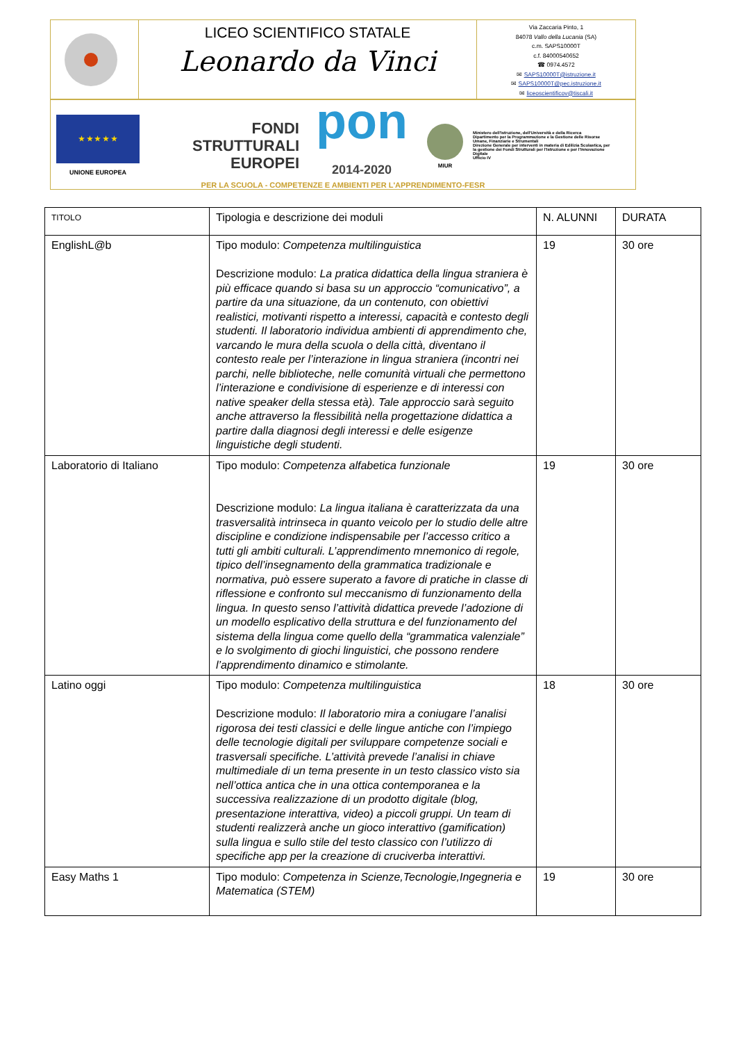LICEO SCIENTIFICO STATALE
Leonardo da Vinci
Via Zaccaria Pinto, 1
84078 Vallo della Lucania (SA)
c.m. SAPS10000T
c.f. 84000540652
☎ 0974.4572
✉ SAPS10000T@istruzione.it
✉ SAPS10000T@pec.istruzione.it
✉ liceoscientificov@tiscali.it
★ ★ ★ ★ ★
UNIONE EUROPEA
FONDI
STRUTTURALI
EUROPEI
pon
2014-2020
MIUR
Ministero dell'Istruzione, dell'Università e della Ricerca
Dipartimento per la Programmazione e la Gestione delle Risorse Umane, Finanziarie e Strumentali
Direzione Generale per interventi in materia di Edilizia Scolastica, per la gestione dei Fondi Strutturali per l'Istruzione e per l'Innovazione Digitale
Ufficio IV
PER LA SCUOLA - COMPETENZE E AMBIENTI PER L'APPRENDIMENTO-FESR
| TITOLO | Tipologia e descrizione dei moduli | N. ALUNNI | DURATA |
| EnglishL@b | Tipo modulo: Competenza multilinguistica Descrizione modulo: La pratica didattica della lingua straniera è più efficace quando si basa su un approccio “comunicativo”, a partire da una situazione, da un contenuto, con obiettivi realistici, motivanti rispetto a interessi, capacità e contesto degli studenti. Il laboratorio individua ambienti di apprendimento che, varcando le mura della scuola o della città, diventano il contesto reale per l’interazione in lingua straniera (incontri nei parchi, nelle biblioteche, nelle comunità virtuali che permettono l’interazione e condivisione di esperienze e di interessi con native speaker della stessa età). Tale approccio sarà seguito anche attraverso la flessibilità nella progettazione didattica a partire dalla diagnosi degli interessi e delle esigenze linguistiche degli studenti. | 19 | 30 ore |
| Laboratorio di Italiano | Tipo modulo: Competenza alfabetica funzionale Descrizione modulo: La lingua italiana è caratterizzata da una trasversalità intrinseca in quanto veicolo per lo studio delle altre discipline e condizione indispensabile per l’accesso critico a tutti gli ambiti culturali. L’apprendimento mnemonico di regole, tipico dell’insegnamento della grammatica tradizionale e normativa, può essere superato a favore di pratiche in classe di riflessione e confronto sul meccanismo di funzionamento della lingua. In questo senso l’attività didattica prevede l’adozione di un modello esplicativo della struttura e del funzionamento del sistema della lingua come quello della “grammatica valenziale” e lo svolgimento di giochi linguistici, che possono rendere l’apprendimento dinamico e stimolante. | 19 | 30 ore |
| Latino oggi | Tipo modulo: Competenza multilinguistica Descrizione modulo: Il laboratorio mira a coniugare l’analisi rigorosa dei testi classici e delle lingue antiche con l’impiego delle tecnologie digitali per sviluppare competenze sociali e trasversali specifiche. L’attività prevede l’analisi in chiave multimediale di un tema presente in un testo classico visto sia nell’ottica antica che in una ottica contemporanea e la successiva realizzazione di un prodotto digitale (blog, presentazione interattiva, video) a piccoli gruppi. Un team di studenti realizzerà anche un gioco interattivo (gamification) sulla lingua e sullo stile del testo classico con l’utilizzo di specifiche app per la creazione di cruciverba interattivi. | 18 | 30 ore |
| Easy Maths 1 | Tipo modulo: Competenza in Scienze,Tecnologie,Ingegneria e Matematica (STEM) | 19 | 30 ore |